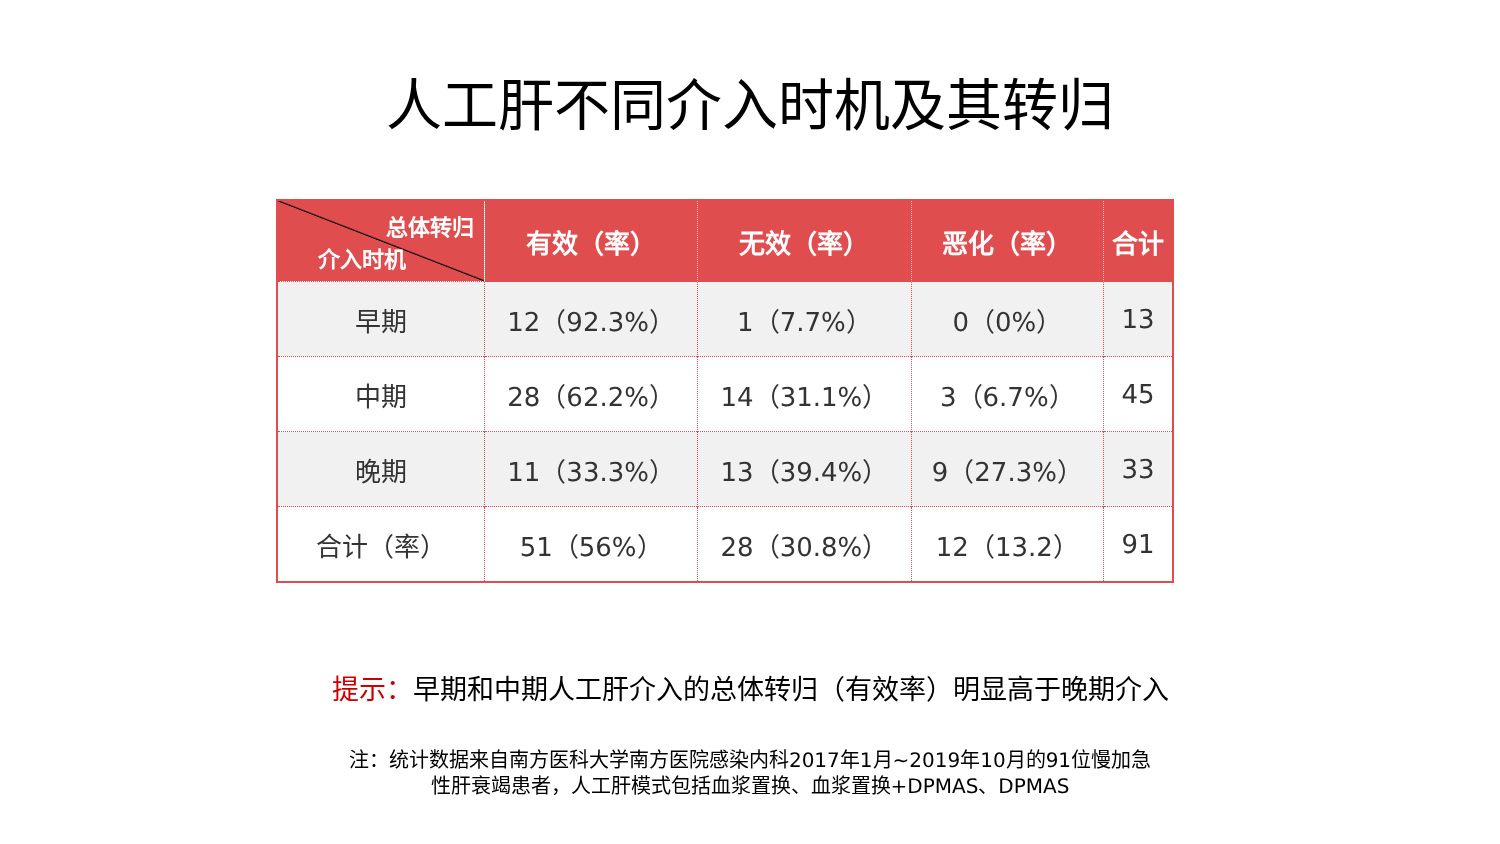人工肝不同介入时机及其转归
| 总体转归 介入时机 | 有效（率） | 无效（率） | 恶化（率） | 合计 |
| --- | --- | --- | --- | --- |
| 早期 | 12（92.3%） | 1（7.7%） | 0（0%） | 13 |
| 中期 | 28（62.2%） | 14（31.1%） | 3（6.7%） | 45 |
| 晚期 | 11（33.3%） | 13（39.4%） | 9（27.3%） | 33 |
| 合计（率） | 51（56%） | 28（30.8%） | 12（13.2） | 91 |
提示：早期和中期人工肝介入的总体转归（有效率）明显高于晚期介入
注：统计数据来自南方医科大学南方医院感染内科2017年1月~2019年10月的91位慢加急
性肝衰竭患者，人工肝模式包括血浆置换、血浆置换+DPMAS、DPMAS